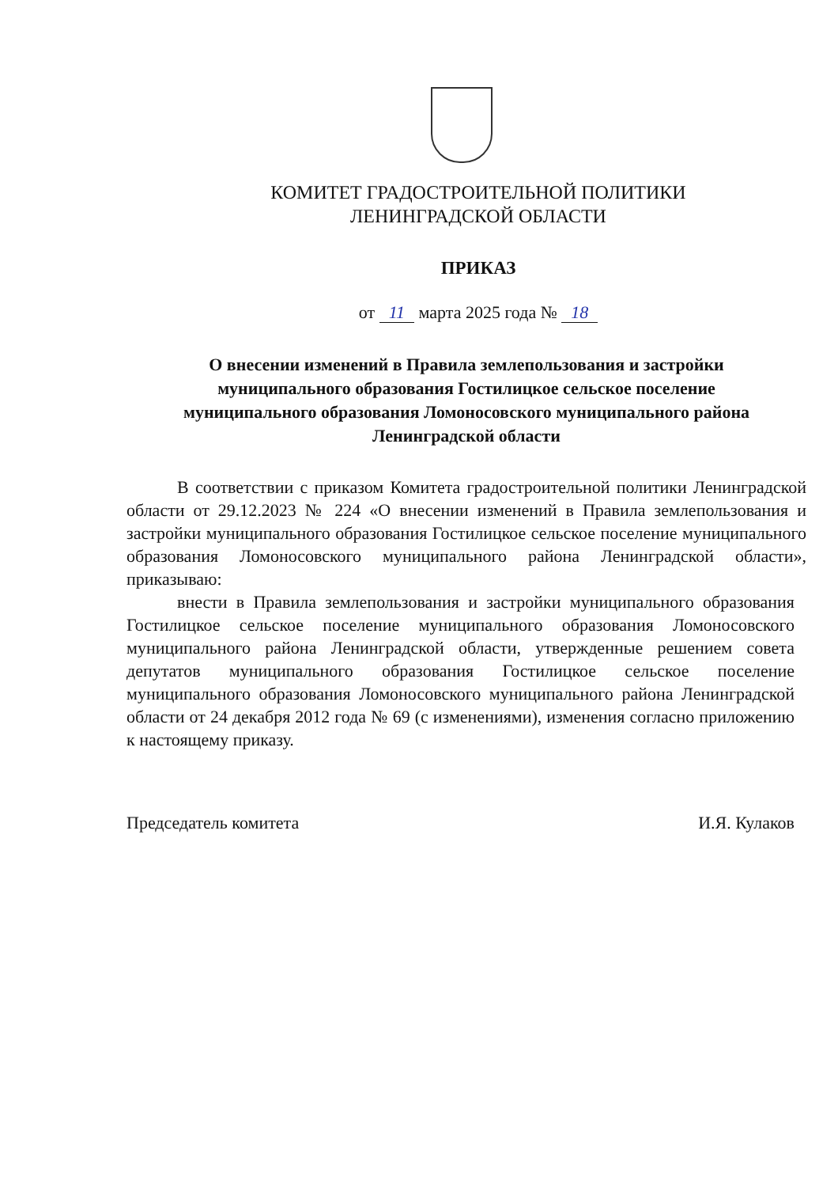КОМИТЕТ ГРАДОСТРОИТЕЛЬНОЙ ПОЛИТИКИ
ЛЕНИНГРАДСКОЙ ОБЛАСТИ
ПРИКАЗ
от 11 марта 2025 года № 18
О внесении изменений в Правила землепользования и застройки
муниципального образования Гостилицкое сельское поселение
муниципального образования Ломоносовского муниципального района
Ленинградской области
В соответствии с приказом Комитета градостроительной политики Ленинградской области от 29.12.2023 № 224 «О внесении изменений в Правила землепользования и застройки муниципального образования Гостилицкое сельское поселение муниципального образования Ломоносовского муниципального района Ленинградской области», приказываю:
внести в Правила землепользования и застройки муниципального образования Гостилицкое сельское поселение муниципального образования Ломоносовского муниципального района Ленинградской области, утвержденные решением совета депутатов муниципального образования Гостилицкое сельское поселение муниципального образования Ломоносовского муниципального района Ленинградской области от 24 декабря 2012 года № 69 (с изменениями), изменения согласно приложению к настоящему приказу.
Председатель комитета И.Я. Кулаков